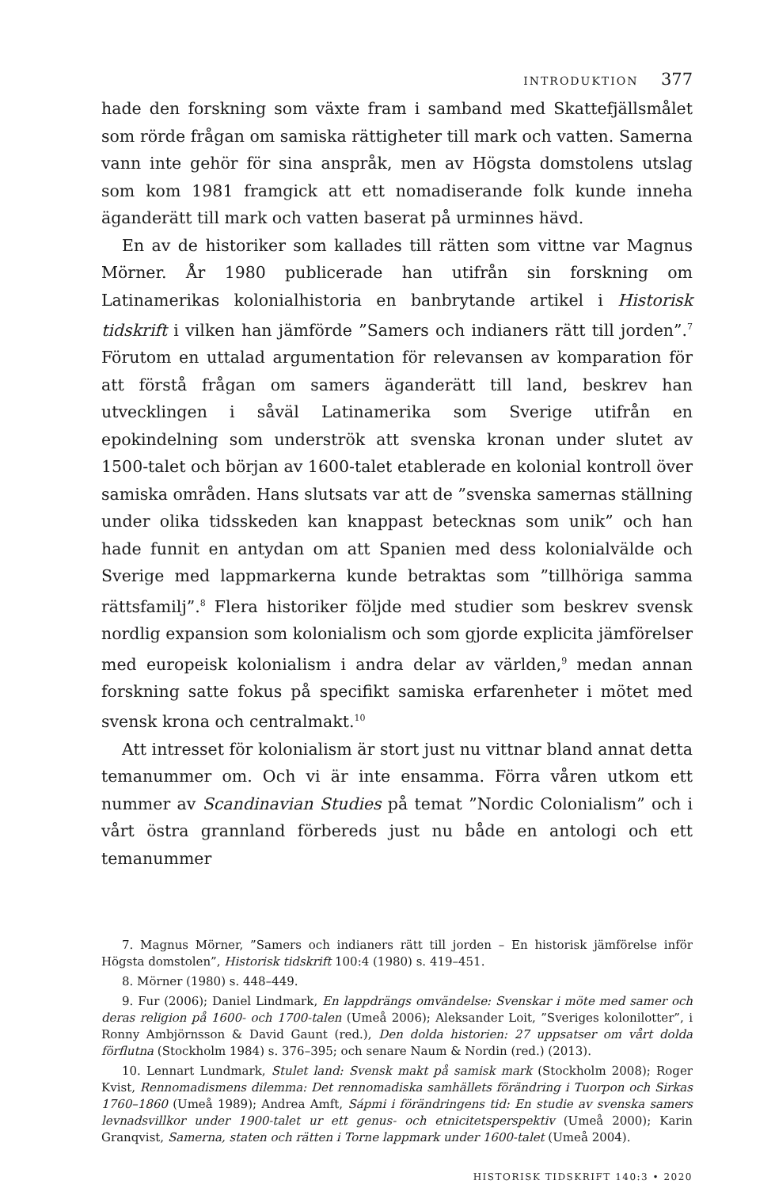INTRODUKTION 377
hade den forskning som växte fram i samband med Skattefjällsmålet som rörde frågan om samiska rättigheter till mark och vatten. Samerna vann inte gehör för sina anspråk, men av Högsta domstolens utslag som kom 1981 framgick att ett nomadiserande folk kunde inneha äganderätt till mark och vatten baserat på urminnes hävd.
En av de historiker som kallades till rätten som vittne var Magnus Mörner. År 1980 publicerade han utifrån sin forskning om Latinamerikas kolonialhistoria en banbrytande artikel i Historisk tidskrift i vilken han jämförde ”Samers och indianers rätt till jorden”.<sup>7</sup> Förutom en uttalad argumentation för relevansen av komparation för att förstå frågan om samers äganderätt till land, beskrev han utvecklingen i såväl Latinamerika som Sverige utifrån en epokindelning som underströk att svenska kronan under slutet av 1500-talet och början av 1600-talet etablerade en kolonial kontroll över samiska områden. Hans slutsats var att de ”svenska samernas ställning under olika tidsskeden kan knappast betecknas som unik” och han hade funnit en antydan om att Spanien med dess kolonialvälde och Sverige med lappmarkerna kunde betraktas som ”tillhöriga samma rättsfamilj”.<sup>8</sup> Flera historiker följde med studier som beskrev svensk nordlig expansion som kolonialism och som gjorde explicita jämförelser med europeisk kolonialism i andra delar av världen,<sup>9</sup> medan annan forskning satte fokus på specifikt samiska erfarenheter i mötet med svensk krona och centralmakt.<sup>10</sup>
Att intresset för kolonialism är stort just nu vittnar bland annat detta temanummer om. Och vi är inte ensamma. Förra våren utkom ett nummer av Scandinavian Studies på temat ”Nordic Colonialism” och i vårt östra grannland förbereds just nu både en antologi och ett temanummer
7. Magnus Mörner, ”Samers och indianers rätt till jorden – En historisk jämförelse inför Högsta domstolen”, Historisk tidskrift 100:4 (1980) s. 419–451.
8. Mörner (1980) s. 448–449.
9. Fur (2006); Daniel Lindmark, En lappdrängs omvändelse: Svenskar i möte med samer och deras religion på 1600- och 1700-talen (Umeå 2006); Aleksander Loit, ”Sveriges kolonilotter”, i Ronny Ambjörnsson & David Gaunt (red.), Den dolda historien: 27 uppsatser om vårt dolda förflutna (Stockholm 1984) s. 376–395; och senare Naum & Nordin (red.) (2013).
10. Lennart Lundmark, Stulet land: Svensk makt på samisk mark (Stockholm 2008); Roger Kvist, Rennomadismens dilemma: Det rennomadiska samhällets förändring i Tuorpon och Sirkas 1760–1860 (Umeå 1989); Andrea Amft, Sápmi i förändringens tid: En studie av svenska samers levnadsvillkor under 1900-talet ur ett genus- och etnicitetsperspektiv (Umeå 2000); Karin Granqvist, Samerna, staten och rätten i Torne lappmark under 1600-talet (Umeå 2004).
HISTORISK TIDSKRIFT 140:3 • 2020